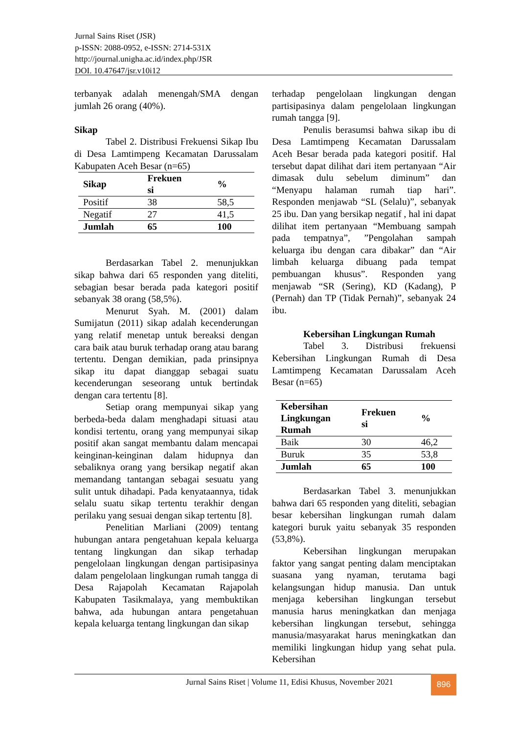Jurnal Sains Riset (JSR)
p-ISSN: 2088-0952, e-ISSN: 2714-531X
http://journal.unigha.ac.id/index.php/JSR
DOI. 10.47647/jsr.v10i12
terbanyak adalah menengah/SMA dengan jumlah 26 orang (40%).
Sikap
Tabel 2. Distribusi Frekuensi Sikap Ibu di Desa Lamtimpeng Kecamatan Darussalam Kabupaten Aceh Besar (n=65)
| Sikap | Frekuen si | % |
| --- | --- | --- |
| Positif | 38 | 58,5 |
| Negatif | 27 | 41,5 |
| Jumlah | 65 | 100 |
Berdasarkan Tabel 2. menunjukkan sikap bahwa dari 65 responden yang diteliti, sebagian besar berada pada kategori positif sebanyak 38 orang (58,5%).
Menurut Syah. M. (2001) dalam Sumijatun (2011) sikap adalah kecenderungan yang relatif menetap untuk bereaksi dengan cara baik atau buruk terhadap orang atau barang tertentu. Dengan demikian, pada prinsipnya sikap itu dapat dianggap sebagai suatu kecenderungan seseorang untuk bertindak dengan cara tertentu [8].
Setiap orang mempunyai sikap yang berbeda-beda dalam menghadapi situasi atau kondisi tertentu, orang yang mempunyai sikap positif akan sangat membantu dalam mencapai keinginan-keinginan dalam hidupnya dan sebaliknya orang yang bersikap negatif akan memandang tantangan sebagai sesuatu yang sulit untuk dihadapi. Pada kenyataannya, tidak selalu suatu sikap tertentu terakhir dengan perilaku yang sesuai dengan sikap tertentu [8].
Penelitian Marliani (2009) tentang hubungan antara pengetahuan kepala keluarga tentang lingkungan dan sikap terhadap pengelolaan lingkungan dengan partisipasinya dalam pengelolaan lingkungan rumah tangga di Desa Rajapolah Kecamatan Rajapolah Kabupaten Tasikmalaya, yang membuktikan bahwa, ada hubungan antara pengetahuan kepala keluarga tentang lingkungan dan sikap
terhadap pengelolaan lingkungan dengan partisipasinya dalam pengelolaan lingkungan rumah tangga [9].
Penulis berasumsi bahwa sikap ibu di Desa Lamtimpeng Kecamatan Darussalam Aceh Besar berada pada kategori positif. Hal tersebut dapat dilihat dari item pertanyaan “Air dimasak dulu sebelum diminum” dan “Menyapu halaman rumah tiap hari”. Responden menjawab “SL (Selalu)”, sebanyak 25 ibu. Dan yang bersikap negatif , hal ini dapat dilihat item pertanyaan “Membuang sampah pada tempatnya”, ”Pengolahan sampah keluarga ibu dengan cara dibakar” dan “Air limbah keluarga dibuang pada tempat pembuangan khusus”. Responden yang menjawab “SR (Sering), KD (Kadang), P (Pernah) dan TP (Tidak Pernah)”, sebanyak 24 ibu.
Kebersihan Lingkungan Rumah
Tabel 3. Distribusi frekuensi Kebersihan Lingkungan Rumah di Desa Lamtimpeng Kecamatan Darussalam Aceh Besar (n=65)
| Kebersihan Lingkungan Rumah | Frekuen si | % |
| --- | --- | --- |
| Baik | 30 | 46,2 |
| Buruk | 35 | 53,8 |
| Jumlah | 65 | 100 |
Berdasarkan Tabel 3. menunjukkan bahwa dari 65 responden yang diteliti, sebagian besar kebersihan lingkungan rumah dalam kategori buruk yaitu sebanyak 35 responden (53,8%).
Kebersihan lingkungan merupakan faktor yang sangat penting dalam menciptakan suasana yang nyaman, terutama bagi kelangsungan hidup manusia. Dan untuk menjaga kebersihan lingkungan tersebut manusia harus meningkatkan dan menjaga kebersihan lingkungan tersebut, sehingga manusia/masyarakat harus meningkatkan dan memiliki lingkungan hidup yang sehat pula. Kebersihan
Jurnal Sains Riset | Volume 11, Edisi Khusus, November 2021
896